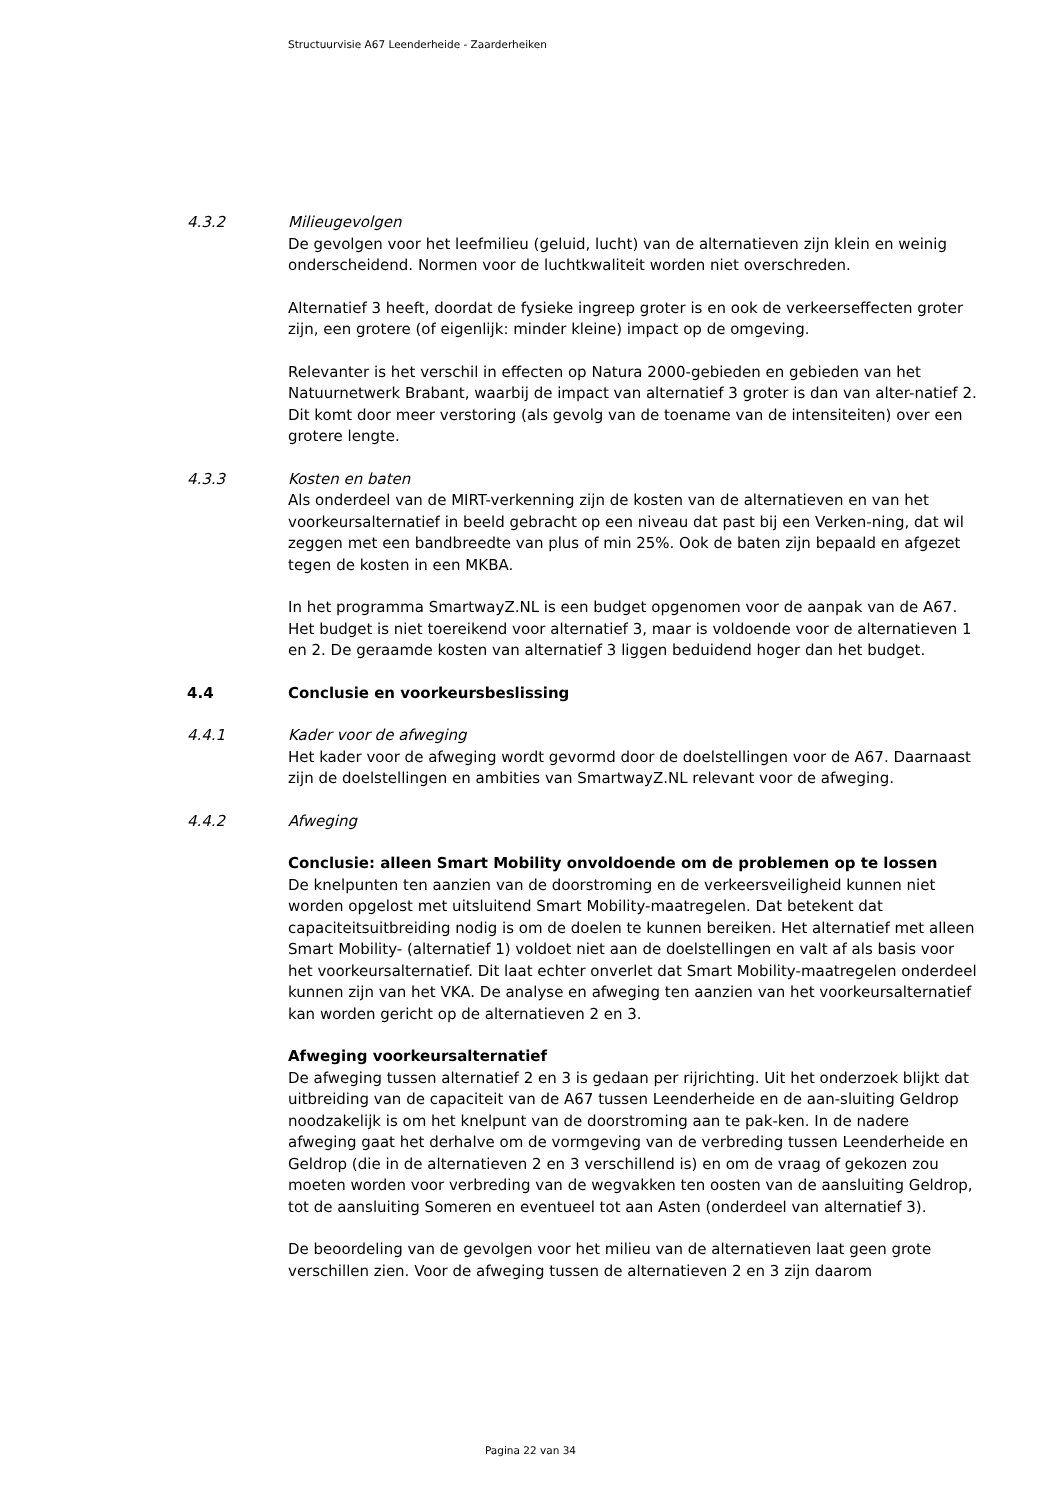Structuurvisie A67 Leenderheide - Zaarderheiken
4.3.2 Milieugevolgen
De gevolgen voor het leefmilieu (geluid, lucht) van de alternatieven zijn klein en weinig onderscheidend. Normen voor de luchtkwaliteit worden niet overschreden.
Alternatief 3 heeft, doordat de fysieke ingreep groter is en ook de verkeerseffecten groter zijn, een grotere (of eigenlijk: minder kleine) impact op de omgeving.
Relevanter is het verschil in effecten op Natura 2000-gebieden en gebieden van het Natuurnetwerk Brabant, waarbij de impact van alternatief 3 groter is dan van alter-natief 2. Dit komt door meer verstoring (als gevolg van de toename van de intensiteiten) over een grotere lengte.
4.3.3 Kosten en baten
Als onderdeel van de MIRT-verkenning zijn de kosten van de alternatieven en van het voorkeursalternatief in beeld gebracht op een niveau dat past bij een Verken-ning, dat wil zeggen met een bandbreedte van plus of min 25%. Ook de baten zijn bepaald en afgezet tegen de kosten in een MKBA.
In het programma SmartwayZ.NL is een budget opgenomen voor de aanpak van de A67. Het budget is niet toereikend voor alternatief 3, maar is voldoende voor de alternatieven 1 en 2. De geraamde kosten van alternatief 3 liggen beduidend hoger dan het budget.
4.4 Conclusie en voorkeursbeslissing
4.4.1 Kader voor de afweging
Het kader voor de afweging wordt gevormd door de doelstellingen voor de A67. Daarnaast zijn de doelstellingen en ambities van SmartwayZ.NL relevant voor de afweging.
4.4.2 Afweging
Conclusie: alleen Smart Mobility onvoldoende om de problemen op te lossen
De knelpunten ten aanzien van de doorstroming en de verkeersveiligheid kunnen niet worden opgelost met uitsluitend Smart Mobility-maatregelen. Dat betekent dat capaciteitsuitbreiding nodig is om de doelen te kunnen bereiken. Het alternatief met alleen Smart Mobility- (alternatief 1) voldoet niet aan de doelstellingen en valt af als basis voor het voorkeursalternatief. Dit laat echter onverlet dat Smart Mobility-maatregelen onderdeel kunnen zijn van het VKA. De analyse en afweging ten aanzien van het voorkeursalternatief kan worden gericht op de alternatieven 2 en 3.
Afweging voorkeursalternatief
De afweging tussen alternatief 2 en 3 is gedaan per rijrichting. Uit het onderzoek blijkt dat uitbreiding van de capaciteit van de A67 tussen Leenderheide en de aan-sluiting Geldrop noodzakelijk is om het knelpunt van de doorstroming aan te pak-ken. In de nadere afweging gaat het derhalve om de vormgeving van de verbreding tussen Leenderheide en Geldrop (die in de alternatieven 2 en 3 verschillend is) en om de vraag of gekozen zou moeten worden voor verbreding van de wegvakken ten oosten van de aansluiting Geldrop, tot de aansluiting Someren en eventueel tot aan Asten (onderdeel van alternatief 3).
De beoordeling van de gevolgen voor het milieu van de alternatieven laat geen grote verschillen zien. Voor de afweging tussen de alternatieven 2 en 3 zijn daarom
Pagina 22 van 34